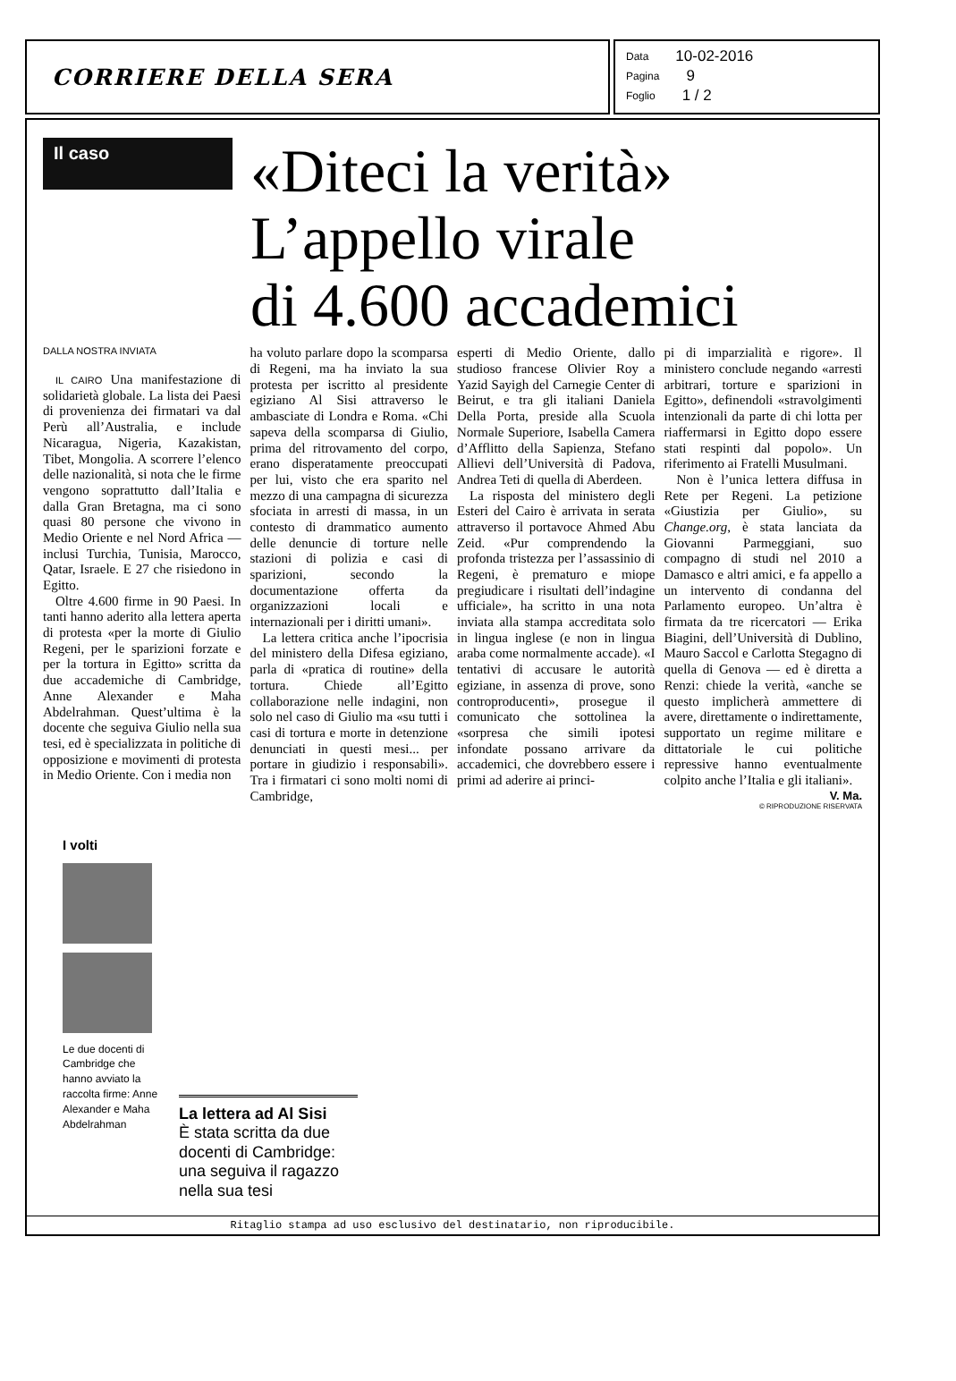CORRIERE DELLA SERA
Data 10-02-2016
Pagina 9
Foglio 1 / 2
Il caso
«Diteci la verità»
L’appello virale
di 4.600 accademici
DALLA NOSTRA INVIATA
IL CAIRO Una manifestazione di solidarietà globale. La lista dei Paesi di provenienza dei firmatari va dal Perù all’Australia, e include Nicaragua, Nigeria, Kazakistan, Tibet, Mongolia. A scorrere l’elenco delle nazionalità, si nota che le firme vengono soprattutto dall’Italia e dalla Gran Bretagna, ma ci sono quasi 80 persone che vivono in Medio Oriente e nel Nord Africa — inclusi Turchia, Tunisia, Marocco, Qatar, Israele. E 27 che risiedono in Egitto.
Oltre 4.600 firme in 90 Paesi. In tanti hanno aderito alla lettera aperta di protesta «per la morte di Giulio Regeni, per le sparizioni forzate e per la tortura in Egitto» scritta da due accademiche di Cambridge, Anne Alexander e Maha Abdelrahman. Quest’ultima è la docente che seguiva Giulio nella sua tesi, ed è specializzata in politiche di opposizione e movimenti di protesta in Medio Oriente. Con i media non
ha voluto parlare dopo la scomparsa di Regeni, ma ha inviato la sua protesta per iscritto al presidente egiziano Al Sisi attraverso le ambasciate di Londra e Roma. «Chi sapeva della scomparsa di Giulio, prima del ritrovamento del corpo, erano disperatamente preoccupati per lui, visto che era sparito nel mezzo di una campagna di sicurezza sfociata in arresti di massa, in un contesto di drammatico aumento delle denuncie di torture nelle stazioni di polizia e casi di sparizioni, secondo la documentazione offerta da organizzazioni locali e internazionali per i diritti umani».
La lettera critica anche l’ipocrisia del ministero della Difesa egiziano, parla di «pratica di routine» della tortura. Chiede all’Egitto collaborazione nelle indagini, non solo nel caso di Giulio ma «su tutti i casi di tortura e morte in detenzione denunciati in questi mesi... per portare in giudizio i responsabili». Tra i firmatari ci sono molti nomi di Cambridge,
esperti di Medio Oriente, dallo studioso francese Olivier Roy a Yazid Sayigh del Carnegie Center di Beirut, e tra gli italiani Daniela Della Porta, preside alla Scuola Normale Superiore, Isabella Camera d’Afflitto della Sapienza, Stefano Allievi dell’Università di Padova, Andrea Teti di quella di Aberdeen.
La risposta del ministero degli Esteri del Cairo è arrivata in serata attraverso il portavoce Ahmed Abu Zeid. «Pur comprendendo la profonda tristezza per l’assassinio di Regeni, è prematuro e miope pregiudicare i risultati dell’indagine ufficiale», ha scritto in una nota inviata alla stampa accreditata solo in lingua inglese (e non in lingua araba come normalmente accade). «I tentativi di accusare le autorità egiziane, in assenza di prove, sono controproducenti», prosegue il comunicato che sottolinea la «sorpresa che simili ipotesi infondate possano arrivare da accademici, che dovrebbero essere i primi ad aderire ai princi-
pi di imparzialità e rigore». Il ministero conclude negando «arresti arbitrari, torture e sparizioni in Egitto», definendoli «stravolgimenti intenzionali da parte di chi lotta per riaffermarsi in Egitto dopo essere stati respinti dal popolo». Un riferimento ai Fratelli Musulmani.
Non è l’unica lettera diffusa in Rete per Regeni. La petizione «Giustizia per Giulio», su Change.org, è stata lanciata da Giovanni Parmeggiani, suo compagno di studi nel 2010 a Damasco e altri amici, e fa appello a un intervento di condanna del Parlamento europeo. Un’altra è firmata da tre ricercatori — Erika Biagini, dell’Università di Dublino, Mauro Saccol e Carlotta Stegagno di quella di Genova — ed è diretta a Renzi: chiede la verità, «anche se questo implicherà ammettere di avere, direttamente o indirettamente, supportato un regime militare e dittatoriale le cui politiche repressive hanno eventualmente colpito anche l’Italia e gli italiani».
V. Ma.
© RIPRODUZIONE RISERVATA
I volti
Le due docenti di Cambridge che hanno avviato la raccolta firme: Anne Alexander e Maha Abdelrahman
La lettera ad Al Sisi
È stata scritta da due docenti di Cambridge: una seguiva il ragazzo nella sua tesi
Ritaglio stampa ad uso esclusivo del destinatario, non riproducibile.